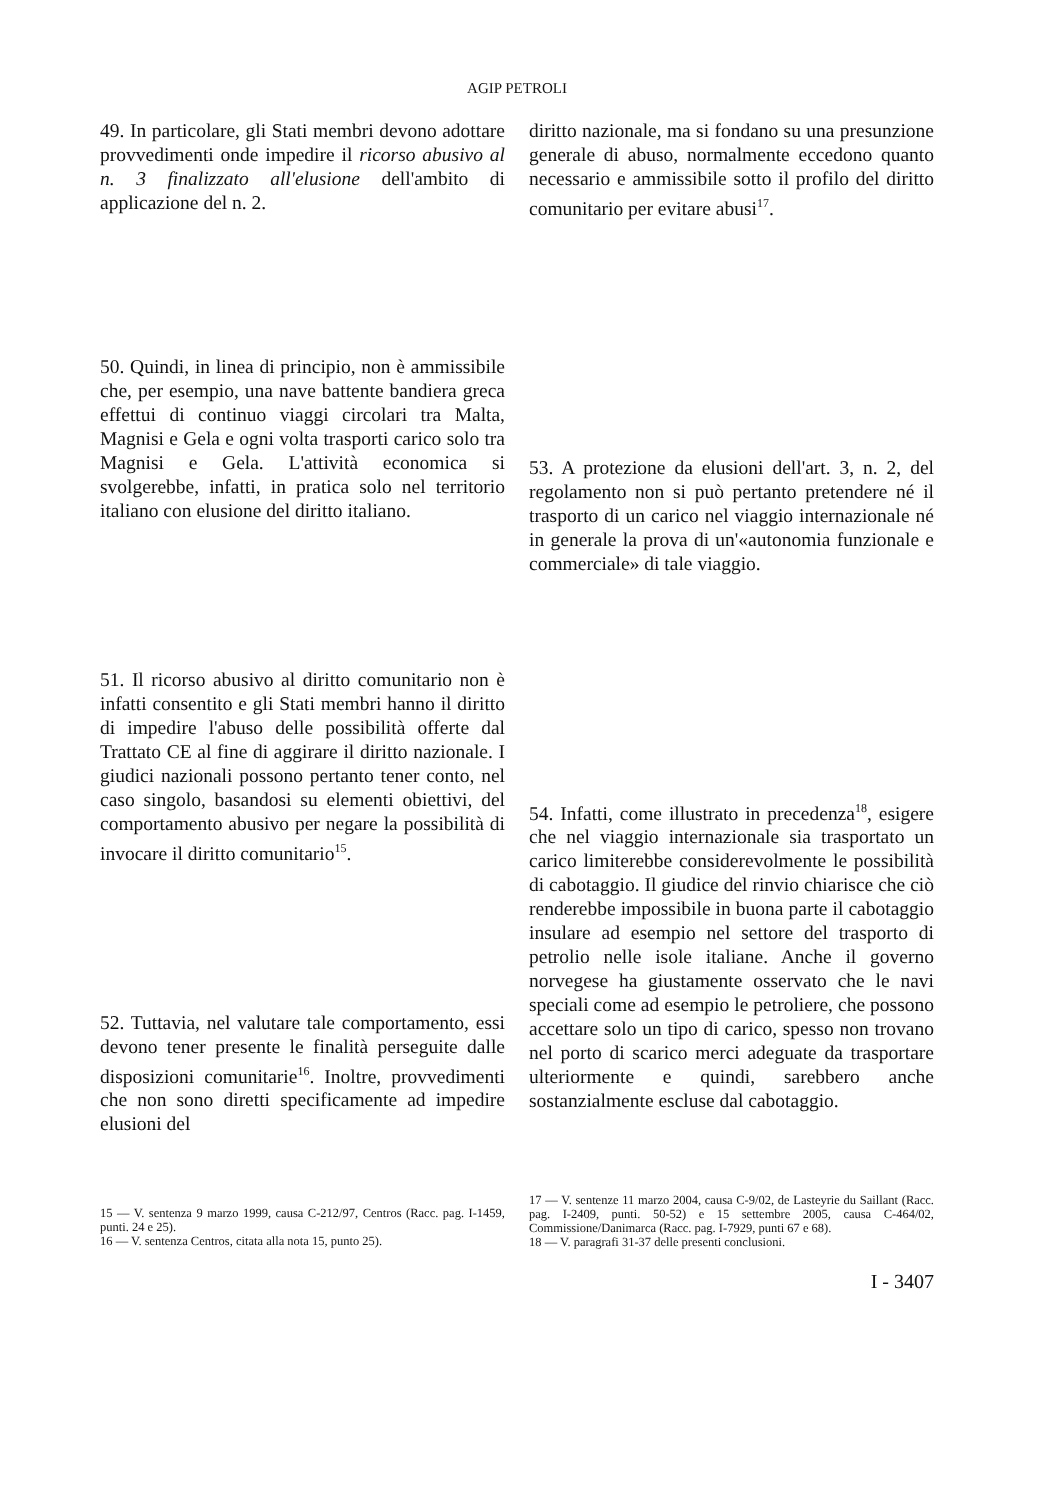AGIP PETROLI
49. In particolare, gli Stati membri devono adottare provvedimenti onde impedire il ricorso abusivo al n. 3 finalizzato all'elusione dell'ambito di applicazione del n. 2.
50. Quindi, in linea di principio, non è ammissibile che, per esempio, una nave battente bandiera greca effettui di continuo viaggi circolari tra Malta, Magnisi e Gela e ogni volta trasporti carico solo tra Magnisi e Gela. L'attività economica si svolgerebbe, infatti, in pratica solo nel territorio italiano con elusione del diritto italiano.
51. Il ricorso abusivo al diritto comunitario non è infatti consentito e gli Stati membri hanno il diritto di impedire l'abuso delle possibilità offerte dal Trattato CE al fine di aggirare il diritto nazionale. I giudici nazionali possono pertanto tener conto, nel caso singolo, basandosi su elementi obiettivi, del comportamento abusivo per negare la possibilità di invocare il diritto comunitario<sup>15</sup>.
52. Tuttavia, nel valutare tale comportamento, essi devono tener presente le finalità perseguite dalle disposizioni comunitarie<sup>16</sup>. Inoltre, provvedimenti che non sono diretti specificamente ad impedire elusioni del
15 — V. sentenza 9 marzo 1999, causa C-212/97, Centros (Racc. pag. I-1459, punti. 24 e 25).
16 — V. sentenza Centros, citata alla nota 15, punto 25).
diritto nazionale, ma si fondano su una presunzione generale di abuso, normalmente eccedono quanto necessario e ammissibile sotto il profilo del diritto comunitario per evitare abusi<sup>17</sup>.
53. A protezione da elusioni dell'art. 3, n. 2, del regolamento non si può pertanto pretendere né il trasporto di un carico nel viaggio internazionale né in generale la prova di un'«autonomia funzionale e commerciale» di tale viaggio.
54. Infatti, come illustrato in precedenza<sup>18</sup>, esigere che nel viaggio internazionale sia trasportato un carico limiterebbe considerevolmente le possibilità di cabotaggio. Il giudice del rinvio chiarisce che ciò renderebbe impossibile in buona parte il cabotaggio insulare ad esempio nel settore del trasporto di petrolio nelle isole italiane. Anche il governo norvegese ha giustamente osservato che le navi speciali come ad esempio le petroliere, che possono accettare solo un tipo di carico, spesso non trovano nel porto di scarico merci adeguate da trasportare ulteriormente e quindi, sarebbero anche sostanzialmente escluse dal cabotaggio.
17 — V. sentenze 11 marzo 2004, causa C-9/02, de Lasteyrie du Saillant (Racc. pag. I-2409, punti. 50-52) e 15 settembre 2005, causa C-464/02, Commissione/Danimarca (Racc. pag. I-7929, punti 67 e 68).
18 — V. paragrafi 31-37 delle presenti conclusioni.
I - 3407